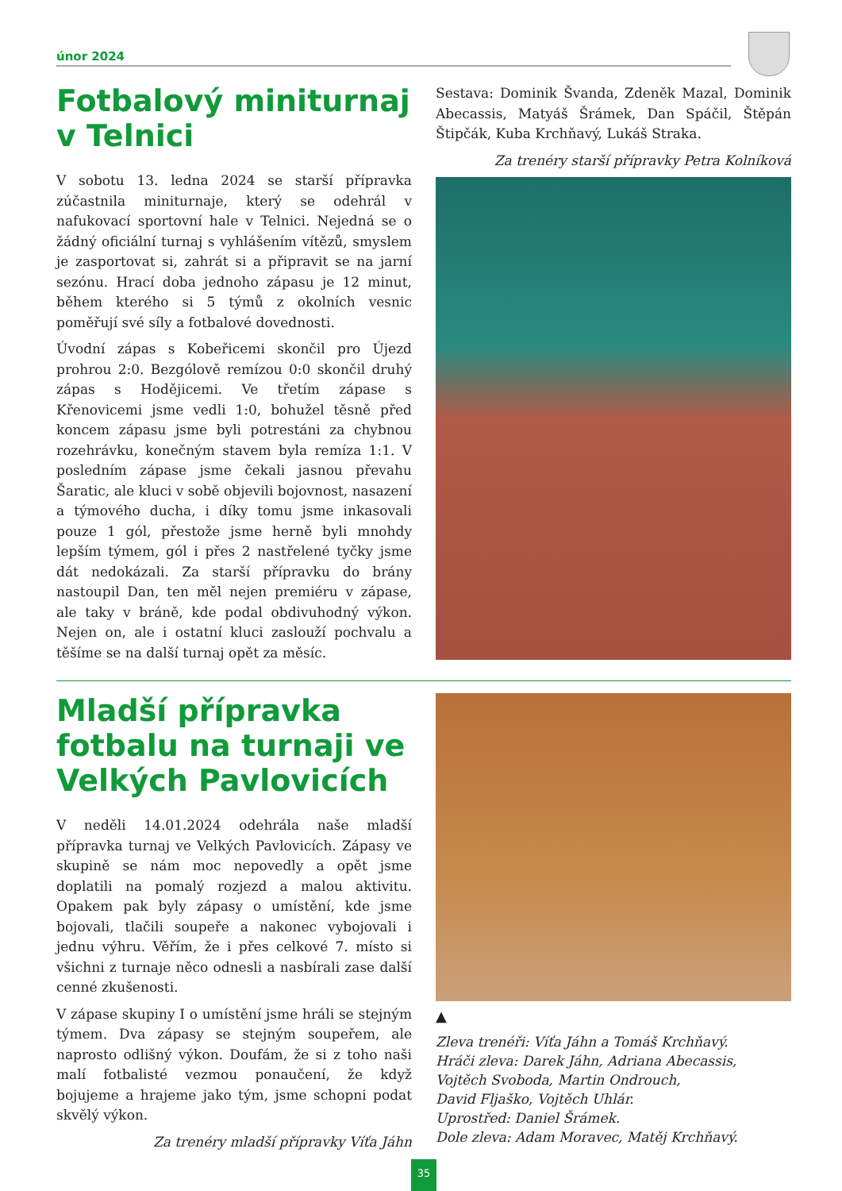únor 2024
Fotbalový miniturnaj v Telnici
V sobotu 13. ledna 2024 se starší přípravka zúčastnila miniturnaje, který se odehrál v nafukovací sportovní hale v Telnici. Nejedná se o žádný oficiální turnaj s vyhlášením vítězů, smyslem je zasportovat si, zahrát si a připravit se na jarní sezónu. Hrací doba jednoho zápasu je 12 minut, během kterého si 5 týmů z okolních vesnic poměřují své síly a fotbalové dovednosti.
Úvodní zápas s Kobeřicemi skončil pro Újezd prohrou 2:0. Bezgólově remízou 0:0 skončil druhý zápas s Hodějicemi. Ve třetím zápase s Křenovicemi jsme vedli 1:0, bohužel těsně před koncem zápasu jsme byli potrestáni za chybnou rozehrávku, konečným stavem byla remíza 1:1. V posledním zápase jsme čekali jasnou převahu Šaratic, ale kluci v sobě objevili bojovnost, nasazení a týmového ducha, i díky tomu jsme inkasovali pouze 1 gól, přestože jsme herně byli mnohdy lepším týmem, gól i přes 2 nastřelené tyčky jsme dát nedokázali. Za starší přípravku do brány nastoupil Dan, ten měl nejen premiéru v zápase, ale taky v bráně, kde podal obdivuhodný výkon. Nejen on, ale i ostatní kluci zaslouží pochvalu a těšíme se na další turnaj opět za měsíc.
Sestava: Dominik Švanda, Zdeněk Mazal, Dominik Abecassis, Matyáš Šrámek, Dan Spáčil, Štěpán Štipčák, Kuba Krchňavý, Lukáš Straka.
Za trenéry starší přípravky Petra Kolníková
Mladší přípravka fotbalu na turnaji ve Velkých Pavlovicích
V neděli 14.01.2024 odehrála naše mladší přípravka turnaj ve Velkých Pavlovicích. Zápasy ve skupině se nám moc nepovedly a opět jsme doplatili na pomalý rozjezd a malou aktivitu. Opakem pak byly zápasy o umístění, kde jsme bojovali, tlačili soupeře a nakonec vybojovali i jednu výhru. Věřím, že i přes celkové 7. místo si všichni z turnaje něco odnesli a nasbírali zase další cenné zkušenosti.
V zápase skupiny I o umístění jsme hráli se stejným týmem. Dva zápasy se stejným soupeřem, ale naprosto odlišný výkon. Doufám, že si z toho naši malí fotbalisté vezmou ponaučení, že když bojujeme a hrajeme jako tým, jsme schopni podat skvělý výkon.
Za trenéry mladší přípravky Víťa Jáhn
▲
Zleva trenéři: Víťa Jáhn a Tomáš Krchňavý.
Hráči zleva: Darek Jáhn, Adriana Abecassis, Vojtěch Svoboda, Martin Ondrouch,
David Fljaško, Vojtěch Uhlár.
Uprostřed: Daniel Šrámek.
Dole zleva: Adam Moravec, Matěj Krchňavý.
35